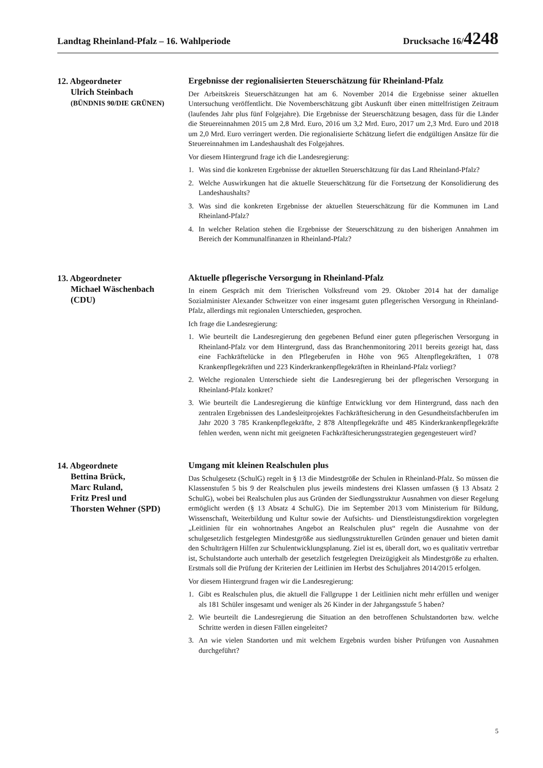Landtag Rheinland-Pfalz – 16. Wahlperiode
Drucksache 16/4248
12. Abgeordneter
Ulrich Steinbach
(BÜNDNIS 90/DIE GRÜNEN)
Ergebnisse der regionalisierten Steuerschätzung für Rheinland-Pfalz
Der Arbeitskreis Steuerschätzungen hat am 6. November 2014 die Ergebnisse seiner aktuellen Untersuchung veröffentlicht. Die Novemberschätzung gibt Auskunft über einen mittelfristigen Zeitraum (laufendes Jahr plus fünf Folgejahre). Die Ergebnisse der Steuerschätzung besagen, dass für die Länder die Steuereinnahmen 2015 um 2,8 Mrd. Euro, 2016 um 3,2 Mrd. Euro, 2017 um 2,3 Mrd. Euro und 2018 um 2,0 Mrd. Euro verringert werden. Die regionalisierte Schätzung liefert die endgültigen Ansätze für die Steuereinnahmen im Landeshaushalt des Folgejahres.
Vor diesem Hintergrund frage ich die Landesregierung:
1. Was sind die konkreten Ergebnisse der aktuellen Steuerschätzung für das Land Rheinland-Pfalz?
2. Welche Auswirkungen hat die aktuelle Steuerschätzung für die Fortsetzung der Konsolidierung des Landeshaushalts?
3. Was sind die konkreten Ergebnisse der aktuellen Steuerschätzung für die Kommunen im Land Rheinland-Pfalz?
4. In welcher Relation stehen die Ergebnisse der Steuerschätzung zu den bisherigen Annahmen im Bereich der Kommunalfinanzen in Rheinland-Pfalz?
13. Abgeordneter
Michael Wäschenbach
(CDU)
Aktuelle pflegerische Versorgung in Rheinland-Pfalz
In einem Gespräch mit dem Trierischen Volksfreund vom 29. Oktober 2014 hat der damalige Sozialminister Alexander Schweitzer von einer insgesamt guten pflegerischen Versorgung in Rheinland-Pfalz, allerdings mit regionalen Unterschieden, gesprochen.
Ich frage die Landesregierung:
1. Wie beurteilt die Landesregierung den gegebenen Befund einer guten pflegerischen Versorgung in Rheinland-Pfalz vor dem Hintergrund, dass das Branchenmonitoring 2011 bereits gezeigt hat, dass eine Fachkräftelücke in den Pflegeberufen in Höhe von 965 Altenpflegekräften, 1 078 Krankenpflegekräften und 223 Kinderkrankenpflegekräften in Rheinland-Pfalz vorliegt?
2. Welche regionalen Unterschiede sieht die Landesregierung bei der pflegerischen Versorgung in Rheinland-Pfalz konkret?
3. Wie beurteilt die Landesregierung die künftige Entwicklung vor dem Hintergrund, dass nach den zentralen Ergebnissen des Landesleitprojektes Fachkräftesicherung in den Gesundheitsfachberufen im Jahr 2020 3 785 Krankenpflegekräfte, 2 878 Altenpflegekräfte und 485 Kinderkrankenpflegekräfte fehlen werden, wenn nicht mit geeigneten Fachkräftesicherungsstrategien gegengesteuert wird?
14. Abgeordnete
Bettina Brück,
Marc Ruland,
Fritz Presl und
Thorsten Wehner (SPD)
Umgang mit kleinen Realschulen plus
Das Schulgesetz (SchulG) regelt in § 13 die Mindestgröße der Schulen in Rheinland-Pfalz. So müssen die Klassenstufen 5 bis 9 der Realschulen plus jeweils mindestens drei Klassen umfassen (§ 13 Absatz 2 SchulG), wobei bei Realschulen plus aus Gründen der Siedlungsstruktur Ausnahmen von dieser Regelung ermöglicht werden (§ 13 Absatz 4 SchulG). Die im September 2013 vom Ministerium für Bildung, Wissenschaft, Weiterbildung und Kultur sowie der Aufsichts- und Dienstleistungsdirektion vorgelegten „Leitlinien für ein wohnortnahes Angebot an Realschulen plus“ regeln die Ausnahme von der schulgesetzlich festgelegten Mindestgröße aus siedlungsstrukturellen Gründen genauer und bieten damit den Schulträgern Hilfen zur Schulentwicklungsplanung. Ziel ist es, überall dort, wo es qualitativ vertretbar ist, Schulstandorte auch unterhalb der gesetzlich festgelegten Dreizügigkeit als Mindestgröße zu erhalten. Erstmals soll die Prüfung der Kriterien der Leitlinien im Herbst des Schuljahres 2014/2015 erfolgen.
Vor diesem Hintergrund fragen wir die Landesregierung:
1. Gibt es Realschulen plus, die aktuell die Fallgruppe 1 der Leitlinien nicht mehr erfüllen und weniger als 181 Schüler insgesamt und weniger als 26 Kinder in der Jahrgangsstufe 5 haben?
2. Wie beurteilt die Landesregierung die Situation an den betroffenen Schulstandorten bzw. welche Schritte werden in diesen Fällen eingeleitet?
3. An wie vielen Standorten und mit welchem Ergebnis wurden bisher Prüfungen von Ausnahmen durchgeführt?
5